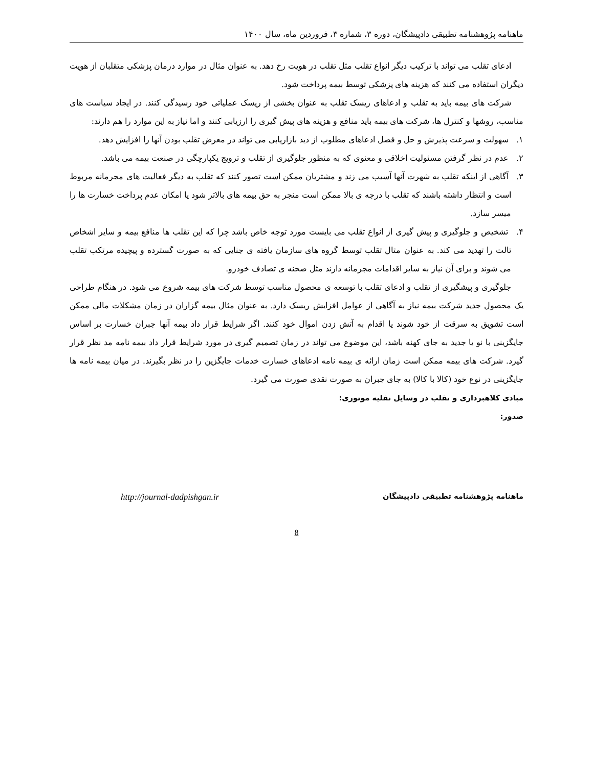ماهنامه پژوهشنامه تطبیقی دادپیشگان، دوره ۳، شماره ۳، فروردین ماه، سال ۱۴۰۰
ادعای تقلب می تواند با ترکیب دیگر انواع تقلب مثل تقلب در هویت رخ دهد. به عنوان مثال در موارد درمان پزشکی متقلبان از هویت دیگران استفاده می کنند که هزینه های پزشکی توسط بیمه پرداخت شود.
شرکت های بیمه باید به تقلب و ادعاهای ریسک تقلب به عنوان بخشی از ریسک عملیاتی خود رسیدگی کنند. در ایجاد سیاست های مناسب، روشها و کنترل ها، شرکت های بیمه باید منافع و هزینه های پیش گیری را ارزیابی کنند و اما نیاز به این موارد را هم دارند:
۱. سهولت و سرعت پذیرش و حل و فصل ادعاهای مطلوب از دید بازاریابی می تواند در معرض تقلب بودن آنها را افزایش دهد.
۲. عدم در نظر گرفتن مسئولیت اخلاقی و معنوی که به منظور جلوگیری از تقلب و ترویج یکپارچگی در صنعت بیمه می باشد.
۳. آگاهی از اینکه تقلب به شهرت آنها آسیب می زند و مشتریان ممکن است تصور کنند که تقلب به دیگر فعالیت های مجرمانه مربوط است و انتظار داشته باشند که تقلب با درجه ی بالا ممکن است منجر به حق بیمه های بالاتر شود یا امکان عدم پرداخت خسارت ها را میسر سازد.
۴. تشخیص و جلوگیری و پیش گیری از انواع تقلب می بایست مورد توجه خاص باشد چرا که این تقلب ها منافع بیمه و سایر اشخاص ثالث را تهدید می کند. به عنوان مثال تقلب توسط گروه های سازمان یافته ی جنایی که به صورت گسترده و پیچیده مرتکب تقلب می شوند و برای آن نیاز به سایر اقدامات مجرمانه دارند مثل صحنه ی تصادف خودرو.
جلوگیری و پیشگیری از تقلب و ادعای تقلب با توسعه ی محصول مناسب توسط شرکت های بیمه شروع می شود. در هنگام طراحی یک محصول جدید شرکت بیمه نیاز به آگاهی از عوامل افزایش ریسک دارد. به عنوان مثال بیمه گزاران در زمان مشکلات مالی ممکن است تشویق به سرقت از خود شوند یا اقدام به آتش زدن اموال خود کنند. اگر شرایط قرار داد بیمه آنها جبران خسارت بر اساس جایگزینی با نو یا جدید به جای کهنه باشد، این موضوع می تواند در زمان تصمیم گیری در مورد شرایط قرار داد بیمه نامه مد نظر قرار گیرد. شرکت های بیمه ممکن است زمان ارائه ی بیمه نامه ادعاهای خسارت خدمات جایگزین را در نظر بگیرند. در میان بیمه نامه ها جایگزینی در نوع خود (کالا با کالا) به جای جبران به صورت نقدی صورت می گیرد.
مبادی کلاهبرداری و تقلب در وسایل نقلیه موتوری:
صدور:
ماهنامه پژوهشنامه تطبیقی دادپیشگان http://journal-dadpishgan.ir
8